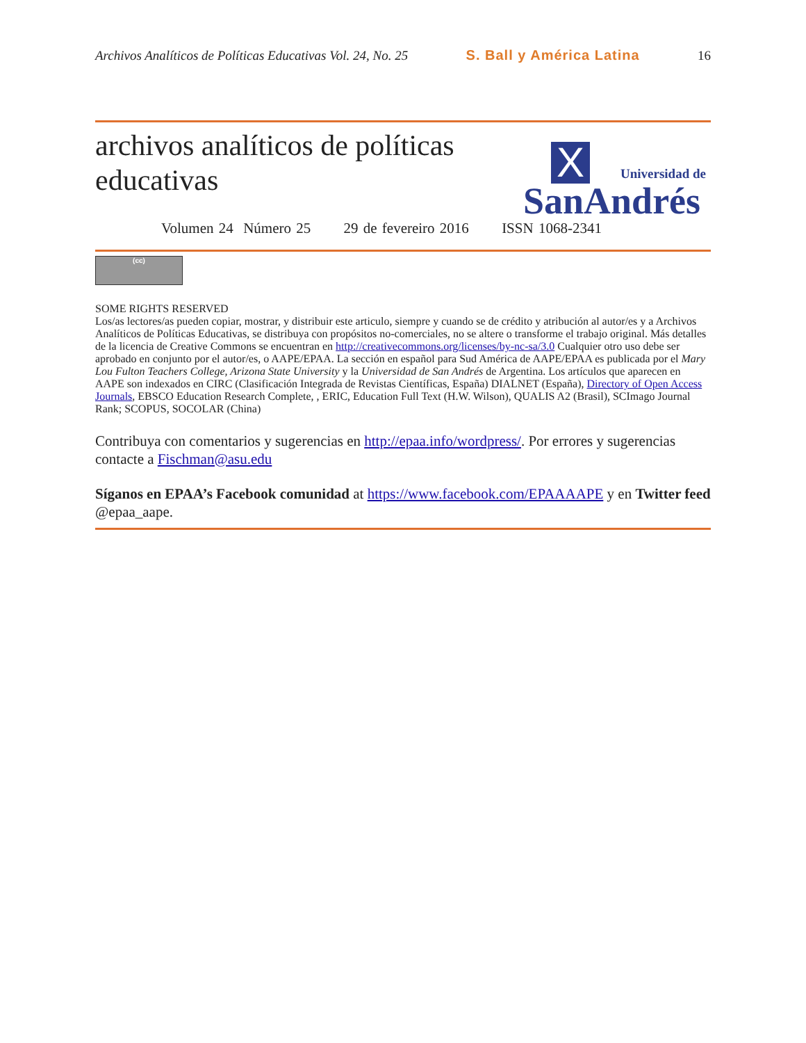Archivos Analíticos de Políticas Educativas Vol. 24, No. 25 S. Ball y América Latina 16
archivos analíticos de políticas
educativas
X Universidad de
SanAndrés
Volumen 24 Número 25 29 de fevereiro 2016 ISSN 1068-2341
(cc)
SOME RIGHTS RESERVED
Los/as lectores/as pueden copiar, mostrar, y distribuir este articulo, siempre y cuando se de crédito y atribución al autor/es y a Archivos Analíticos de Políticas Educativas, se distribuya con propósitos no-comerciales, no se altere o transforme el trabajo original. Más detalles de la licencia de Creative Commons se encuentran en http://creativecommons.org/licenses/by-nc-sa/3.0 Cualquier otro uso debe ser aprobado en conjunto por el autor/es, o AAPE/EPAA. La sección en español para Sud América de AAPE/EPAA es publicada por el Mary Lou Fulton Teachers College, Arizona State University y la Universidad de San Andrés de Argentina. Los artículos que aparecen en AAPE son indexados en CIRC (Clasificación Integrada de Revistas Científicas, España) DIALNET (España), Directory of Open Access Journals, EBSCO Education Research Complete, , ERIC, Education Full Text (H.W. Wilson), QUALIS A2 (Brasil), SCImago Journal Rank; SCOPUS, SOCOLAR (China)
Contribuya con comentarios y sugerencias en http://epaa.info/wordpress/. Por errores y sugerencias contacte a Fischman@asu.edu
Síganos en EPAA’s Facebook comunidad at https://www.facebook.com/EPAAAAPE y en Twitter feed @epaa_aape.